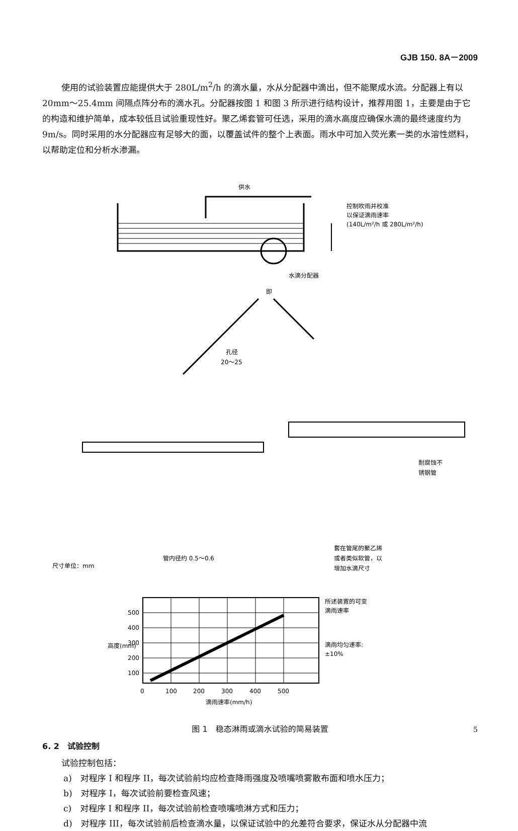GJB 150. 8A－2009
使用的试验装置应能提供大于 280L/m<sup>2</sup>/h 的滴水量，水从分配器中滴出，但不能聚成水流。分配器上有以 20mm～25.4mm 间隔点阵分布的滴水孔。分配器按图 1 和图 3 所示进行结构设计，推荐用图 1，主要是由于它的构造和维护简单，成本较低且试验重现性好。聚乙烯套管可任选，采用的滴水高度应确保水滴的最终速度约为 9m/s。同时采用的水分配器应有足够大的面，以覆盖试件的整个上表面。雨水中可加入荧光素一类的水溶性燃料，以帮助定位和分析水渗漏。
供水
控制吹雨并校准
以保证滴雨速率
(140L/m²/h 或 280L/m²/h)
水滴分配器
即
孔径
20～25
尺寸单位：mm
管内径约 0.5～0.6
耐腐蚀不
锈钢管
套在管尾的聚乙烯
或者类似软管，以
增加水滴尺寸
500
400
300
200
100
0
100
200
300
400
500
滴雨速率(mm/h)
高度(mm)
所述装置的可变
滴雨速率
滴雨均匀速率:
±10%
图 1　稳态淋雨或滴水试验的简易装置
6. 2　试验控制
试验控制包括：
a)　对程序 I 和程序 II，每次试验前均应检查降雨强度及喷嘴喷雾散布面和喷水压力；
b)　对程序 I，每次试验前要检查风速；
c)　对程序 I 和程序 II，每次试验前检查喷嘴喷淋方式和压力；
d)　对程序 III，每次试验前后检查滴水量，以保证试验中的允差符合要求，保证水从分配器中流
5